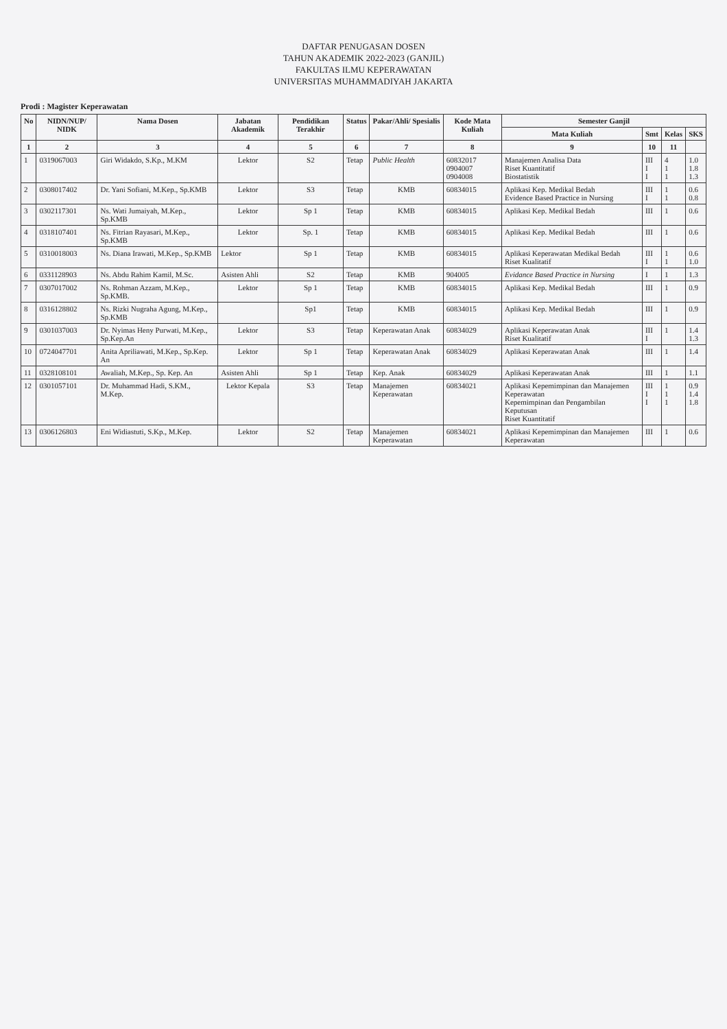DAFTAR PENUGASAN DOSEN
TAHUN AKADEMIK 2022-2023 (GANJIL)
FAKULTAS ILMU KEPERAWATAN
UNIVERSITAS MUHAMMADIYAH JAKARTA
Prodi : Magister Keperawatan
| No | NIDN/NUP/ NIDK | Nama Dosen | Jabatan Akademik | Pendidikan Terakhir | Status | Pakar/Ahli/ Spesialis | Kode Mata Kuliah | Semester Ganjil | | | |
| --- | --- | --- | --- | --- | --- | --- | --- | --- | --- | --- | --- |
| | | | | | | | | Mata Kuliah | Smt | Kelas | SKS |
| 1 | 2 | 3 | 4 | 5 | 6 | 7 | 8 | 9 | 10 | 11 | |
| 1 | 0319067003 | Giri Widakdo, S.Kp., M.KM | Lektor | S2 | Tetap | Public Health | 60832017 0904007 0904008 | Manajemen Analisa Data Riset Kuantitatif Biostatistik | III I I | 4 1 1 | 1.0 1.8 1.3 |
| 2 | 0308017402 | Dr. Yani Sofiani, M.Kep., Sp.KMB | Lektor | S3 | Tetap | KMB | 60834015 | Aplikasi Kep. Medikal Bedah Evidence Based Practice in Nursing | III I | 1 1 | 0.6 0.8 |
| 3 | 0302117301 | Ns. Wati Jumaiyah, M.Kep., Sp.KMB | Lektor | Sp 1 | Tetap | KMB | 60834015 | Aplikasi Kep. Medikal Bedah | III | 1 | 0.6 |
| 4 | 0318107401 | Ns. Fitrian Rayasari, M.Kep., Sp.KMB | Lektor | Sp. 1 | Tetap | KMB | 60834015 | Aplikasi Kep. Medikal Bedah | III | 1 | 0.6 |
| 5 | 0310018003 | Ns. Diana Irawati, M.Kep., Sp.KMB | Lektor | Sp 1 | Tetap | KMB | 60834015 | Aplikasi Keperawatan Medikal Bedah Riset Kualitatif | III I | 1 1 | 0.6 1.0 |
| 6 | 0331128903 | Ns. Abdu Rahim Kamil, M.Sc. | Asisten Ahli | S2 | Tetap | KMB | 904005 | Evidance Based Practice in Nursing | I | 1 | 1.3 |
| 7 | 0307017002 | Ns. Rohman Azzam, M.Kep., Sp.KMB. | Lektor | Sp 1 | Tetap | KMB | 60834015 | Aplikasi Kep. Medikal Bedah | III | 1 | 0.9 |
| 8 | 0316128802 | Ns. Rizki Nugraha Agung, M.Kep., Sp.KMB | | Sp1 | Tetap | KMB | 60834015 | Aplikasi Kep. Medikal Bedah | III | 1 | 0.9 |
| 9 | 0301037003 | Dr. Nyimas Heny Purwati, M.Kep., Sp.Kep.An | Lektor | S3 | Tetap | Keperawatan Anak | 60834029 | Aplikasi Keperawatan Anak Riset Kualitatif | III I | 1 | 1.4 1.3 |
| 10 | 0724047701 | Anita Apriliawati, M.Kep., Sp.Kep. An | Lektor | Sp 1 | Tetap | Keperawatan Anak | 60834029 | Aplikasi Keperawatan Anak | III | 1 | 1.4 |
| 11 | 0328108101 | Awaliah, M.Kep., Sp. Kep. An | Asisten Ahli | Sp 1 | Tetap | Kep. Anak | 60834029 | Aplikasi Keperawatan Anak | III | 1 | 1.1 |
| 12 | 0301057101 | Dr. Muhammad Hadi, S.KM., M.Kep. | Lektor Kepala | S3 | Tetap | Manajemen Keperawatan | 60834021 | Aplikasi Kepemimpinan dan Manajemen Keperawatan Kepemimpinan dan Pengambilan Keputusan Riset Kuantitatif | III I I | 1 1 1 | 0.9 1.4 1.8 |
| 13 | 0306126803 | Eni Widiastuti, S.Kp., M.Kep. | Lektor | S2 | Tetap | Manajemen Keperawatan | 60834021 | Aplikasi Kepemimpinan dan Manajemen Keperawatan | III | 1 | 0.6 |